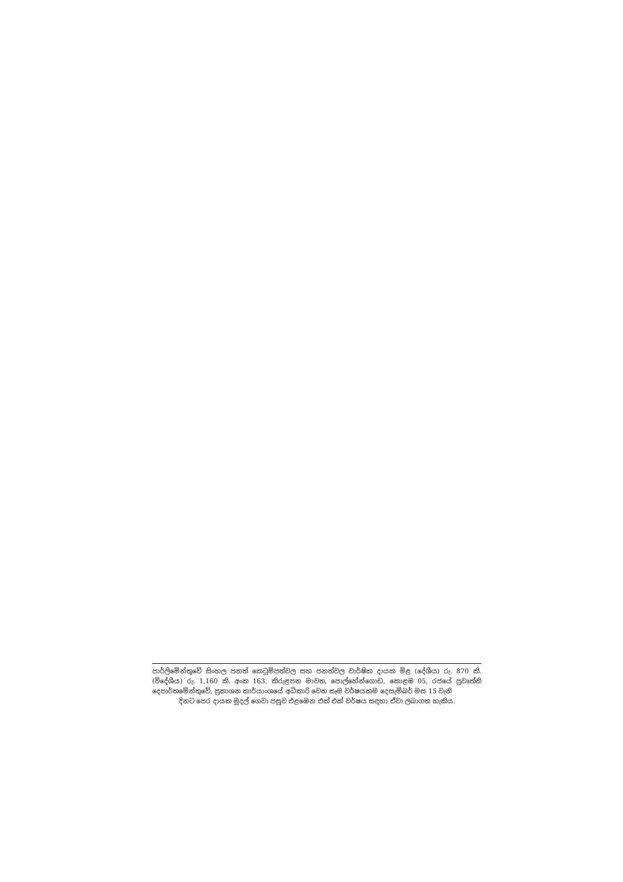පාර්ලිමේන්තුවේ සිංහල පනත් කෙටුම්පත්වල සහ පනත්වල වාර්ෂික දායක මිළ (දේශීය) රු. 870 කි. (විදේශීය) රු. 1,160 කි. අංක 163, කිරුළපන මාවත, පොල්හේන්ගොඩ, කොළඹ 05, රජයේ ප්‍රවෘත්ති දෙපාර්තමේන්තුවේ, ප්‍රකාශන කාර්යාංශයේ අධිකාරි වෙත සෑම වර්ෂයකම දෙසැම්බර් මස 15 වැනි
දිනට පෙර දායක මුදල් ගෙවා පසුව එළඹෙන එක් එක් වර්ෂය සඳහා ඒවා ලබාගත හැකිය.